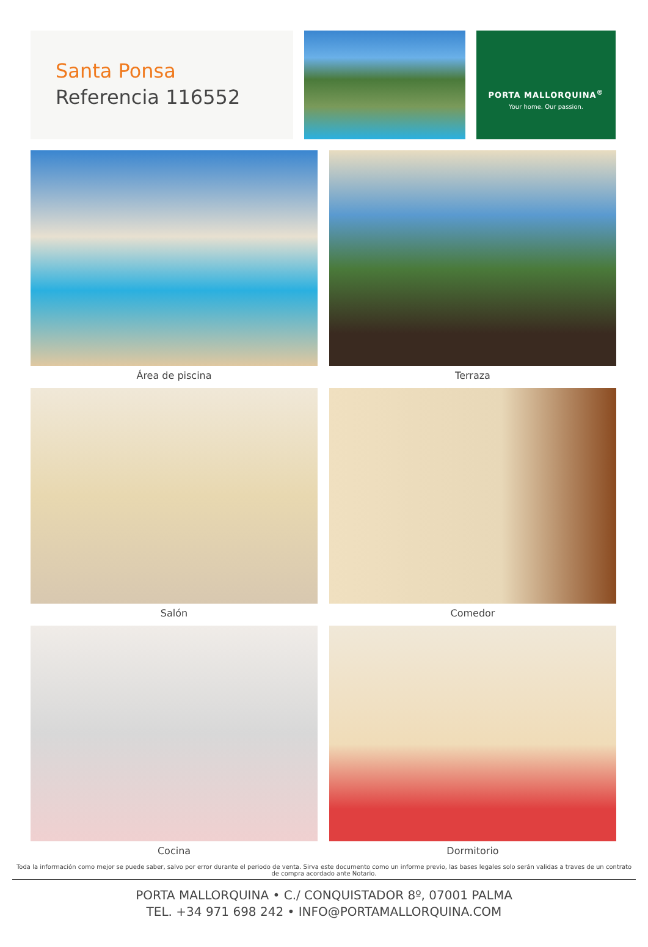Santa Ponsa
Referencia 116552
PORTA MALLORQUINA<sup>®</sup>
Your home. Our passion.
Área de piscina
Terraza
Salón
Comedor
Cocina
Dormitorio
Toda la información como mejor se puede saber, salvo por error durante el periodo de venta. Sirva este documento como un informe previo, las bases legales solo serán validas a traves de un contrato de compra acordado ante Notario.
PORTA MALLORQUINA • C./ CONQUISTADOR 8º, 07001 PALMA
TEL. +34 971 698 242 • INFO@PORTAMALLORQUINA.COM